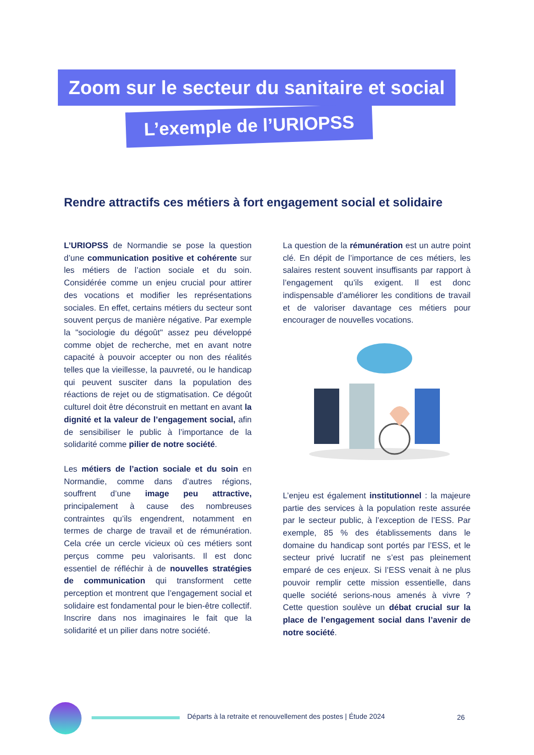Zoom sur le secteur du sanitaire et social
L’exemple de l’URIOPSS
Rendre attractifs ces métiers à fort engagement social et solidaire
L’URIOPSS de Normandie se pose la question d’une communication positive et cohérente sur les métiers de l’action sociale et du soin. Considérée comme un enjeu crucial pour attirer des vocations et modifier les représentations sociales. En effet, certains métiers du secteur sont souvent perçus de manière négative. Par exemple la "sociologie du dégoût" assez peu développé comme objet de recherche, met en avant notre capacité à pouvoir accepter ou non des réalités telles que la vieillesse, la pauvreté, ou le handicap qui peuvent susciter dans la population des réactions de rejet ou de stigmatisation. Ce dégoût culturel doit être déconstruit en mettant en avant la dignité et la valeur de l’engagement social, afin de sensibiliser le public à l’importance de la solidarité comme pilier de notre société.
Les métiers de l’action sociale et du soin en Normandie, comme dans d’autres régions, souffrent d’une image peu attractive, principalement à cause des nombreuses contraintes qu’ils engendrent, notamment en termes de charge de travail et de rémunération. Cela crée un cercle vicieux où ces métiers sont perçus comme peu valorisants. Il est donc essentiel de réfléchir à de nouvelles stratégies de communication qui transforment cette perception et montrent que l’engagement social et solidaire est fondamental pour le bien-être collectif. Inscrire dans nos imaginaires le fait que la solidarité et un pilier dans notre société.
La question de la rémunération est un autre point clé. En dépit de l’importance de ces métiers, les salaires restent souvent insuffisants par rapport à l’engagement qu’ils exigent. Il est donc indispensable d’améliorer les conditions de travail et de valoriser davantage ces métiers pour encourager de nouvelles vocations.
L’enjeu est également institutionnel : la majeure partie des services à la population reste assurée par le secteur public, à l’exception de l’ESS. Par exemple, 85 % des établissements dans le domaine du handicap sont portés par l’ESS, et le secteur privé lucratif ne s’est pas pleinement emparé de ces enjeux. Si l’ESS venait à ne plus pouvoir remplir cette mission essentielle, dans quelle société serions-nous amenés à vivre ? Cette question soulève un débat crucial sur la place de l’engagement social dans l’avenir de notre société.
Départs à la retraite et renouvellement des postes | Étude 2024 26